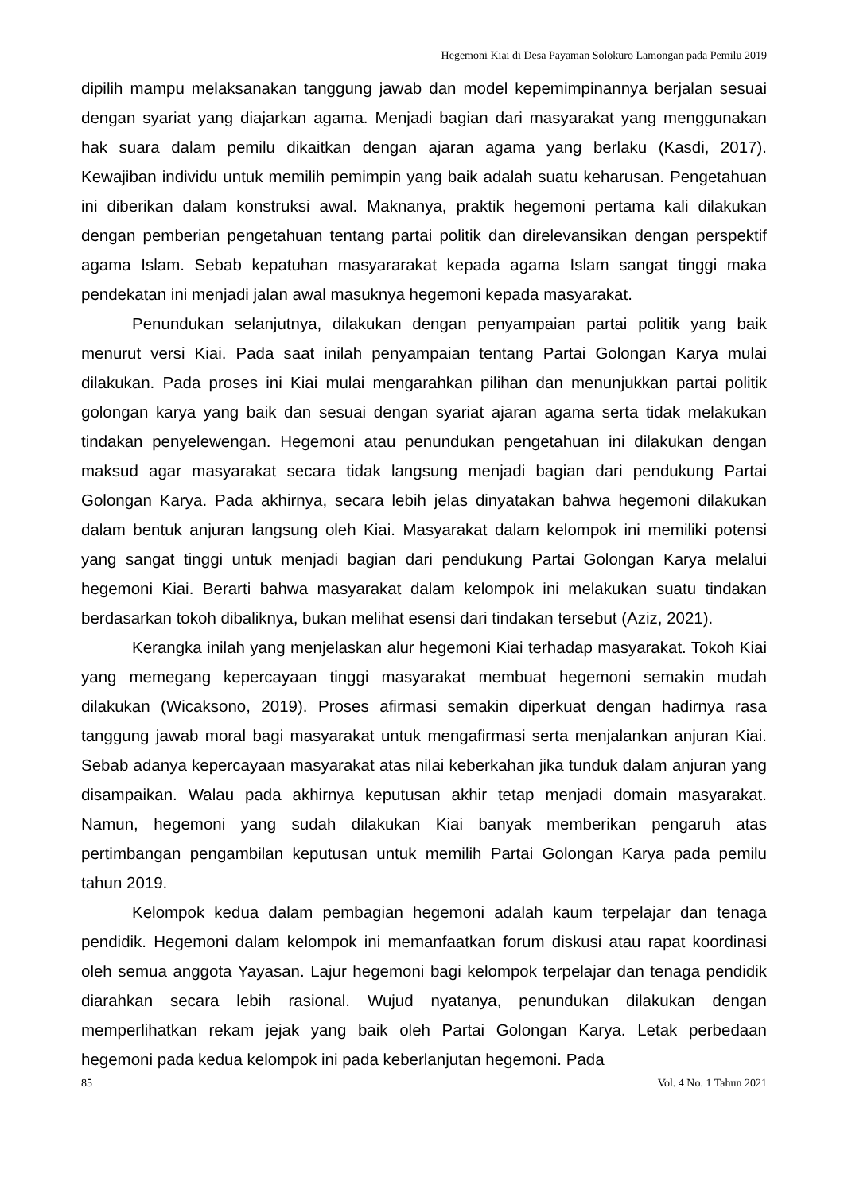Hegemoni Kiai di Desa Payaman Solokuro Lamongan pada Pemilu 2019
dipilih mampu melaksanakan tanggung jawab dan model kepemimpinannya berjalan sesuai dengan syariat yang diajarkan agama. Menjadi bagian dari masyarakat yang menggunakan hak suara dalam pemilu dikaitkan dengan ajaran agama yang berlaku (Kasdi, 2017). Kewajiban individu untuk memilih pemimpin yang baik adalah suatu keharusan. Pengetahuan ini diberikan dalam konstruksi awal. Maknanya, praktik hegemoni pertama kali dilakukan dengan pemberian pengetahuan tentang partai politik dan direlevansikan dengan perspektif agama Islam. Sebab kepatuhan masyararakat kepada agama Islam sangat tinggi maka pendekatan ini menjadi jalan awal masuknya hegemoni kepada masyarakat.
Penundukan selanjutnya, dilakukan dengan penyampaian partai politik yang baik menurut versi Kiai. Pada saat inilah penyampaian tentang Partai Golongan Karya mulai dilakukan. Pada proses ini Kiai mulai mengarahkan pilihan dan menunjukkan partai politik golongan karya yang baik dan sesuai dengan syariat ajaran agama serta tidak melakukan tindakan penyelewengan. Hegemoni atau penundukan pengetahuan ini dilakukan dengan maksud agar masyarakat secara tidak langsung menjadi bagian dari pendukung Partai Golongan Karya. Pada akhirnya, secara lebih jelas dinyatakan bahwa hegemoni dilakukan dalam bentuk anjuran langsung oleh Kiai. Masyarakat dalam kelompok ini memiliki potensi yang sangat tinggi untuk menjadi bagian dari pendukung Partai Golongan Karya melalui hegemoni Kiai. Berarti bahwa masyarakat dalam kelompok ini melakukan suatu tindakan berdasarkan tokoh dibaliknya, bukan melihat esensi dari tindakan tersebut (Aziz, 2021).
Kerangka inilah yang menjelaskan alur hegemoni Kiai terhadap masyarakat. Tokoh Kiai yang memegang kepercayaan tinggi masyarakat membuat hegemoni semakin mudah dilakukan (Wicaksono, 2019). Proses afirmasi semakin diperkuat dengan hadirnya rasa tanggung jawab moral bagi masyarakat untuk mengafirmasi serta menjalankan anjuran Kiai. Sebab adanya kepercayaan masyarakat atas nilai keberkahan jika tunduk dalam anjuran yang disampaikan. Walau pada akhirnya keputusan akhir tetap menjadi domain masyarakat. Namun, hegemoni yang sudah dilakukan Kiai banyak memberikan pengaruh atas pertimbangan pengambilan keputusan untuk memilih Partai Golongan Karya pada pemilu tahun 2019.
Kelompok kedua dalam pembagian hegemoni adalah kaum terpelajar dan tenaga pendidik. Hegemoni dalam kelompok ini memanfaatkan forum diskusi atau rapat koordinasi oleh semua anggota Yayasan. Lajur hegemoni bagi kelompok terpelajar dan tenaga pendidik diarahkan secara lebih rasional. Wujud nyatanya, penundukan dilakukan dengan memperlihatkan rekam jejak yang baik oleh Partai Golongan Karya. Letak perbedaan hegemoni pada kedua kelompok ini pada keberlanjutan hegemoni. Pada
85 Vol. 4 No. 1 Tahun 2021